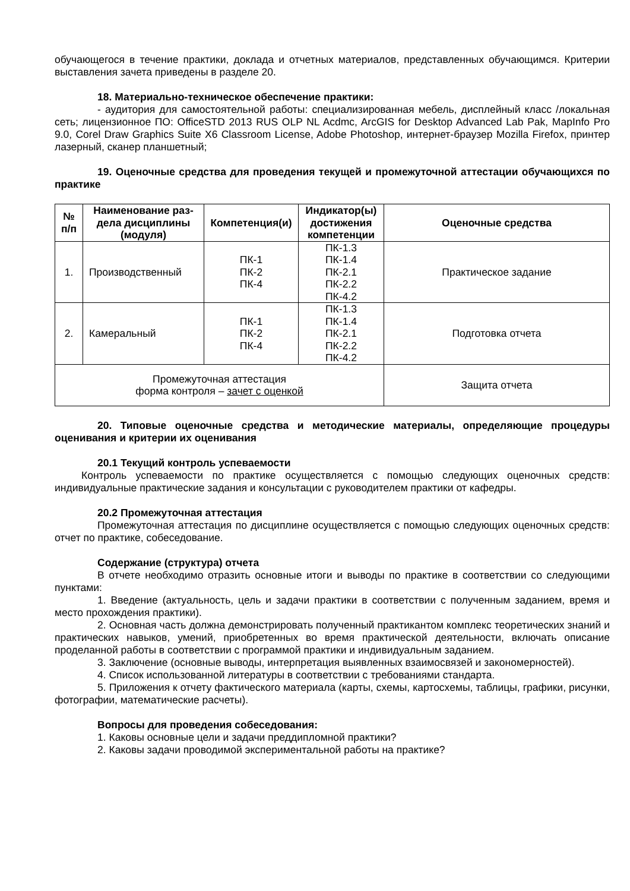обучающегося в течение практики, доклада и отчетных материалов, представленных обучающим­ся. Критерии выставления зачета приведены в разделе 20.
18. Материально-техническое обеспечение практики:
- аудитория для самостоятельной работы: специализированная мебель, дисплейный класс /локальная сеть; лицензионное ПО: OfficeSTD 2013 RUS OLP NL Acdmc, ArcGIS for Desktop Ad­vanced Lab Pak, MapInfo Pro 9.0, Corel Draw Graphics Suite X6 Classroom License, Adobe Photoshop, интернет-браузер Mozilla Firefox, принтер лазерный, сканер планшетный;
19. Оценочные средства для проведения текущей и промежуточной аттестации обу­чающихся по практике
| № п/п | Наименование раз­дела дисциплины (модуля) | Компетенция(и) | Индикатор(ы) достижения компетенции | Оценочные средства |
| --- | --- | --- | --- | --- |
| 1. | Производственный | ПК-1 ПК-2 ПК-4 | ПК-1.3 ПК-1.4 ПК-2.1 ПК-2.2 ПК-4.2 | Практическое задание |
| 2. | Камеральный | ПК-1 ПК-2 ПК-4 | ПК-1.3 ПК-1.4 ПК-2.1 ПК-2.2 ПК-4.2 | Подготовка отчета |
| Промежуточная аттестация форма контроля – зачет с оценкой | | | | Защита отчета |
20. Типовые оценочные средства и методические материалы, определяющие проце­дуры оценивания и критерии их оценивания
20.1 Текущий контроль успеваемости
Контроль успеваемости по практике осуществляется с помощью следующих оценочных средств: индивидуальные практические задания и консультации с руководителем практики от ка­федры.
20.2 Промежуточная аттестация
Промежуточная аттестация по дисциплине осуществляется с помощью следующих оце­ночных средств: отчет по практике, собеседование.
Содержание (структура) отчета
В отчете необходимо отразить основные итоги и выводы по практике в соответствии со следующими пунктами:
1. Введение (актуальность, цель и задачи практики в соответствии с полученным задани­ем, время и место прохождения практики).
2. Основная часть должна демонстрировать полученный практикантом комплекс теорети­ческих знаний и практических навыков, умений, приобретенных во время практической деятель­ности, включать описание проделанной работы в соответствии с программой практики и индиви­дуальным заданием.
3. Заключение (основные выводы, интерпретация выявленных взаимосвязей и закономер­ностей).
4. Список использованной литературы в соответствии с требованиями стандарта.
5. Приложения к отчету фактического материала (карты, схемы, картосхемы, таблицы, графики, рисунки, фотографии, математические расчеты).
Вопросы для проведения собеседования:
1. Каковы основные цели и задачи преддипломной практики?
2. Каковы задачи проводимой экспериментальной работы на практике?